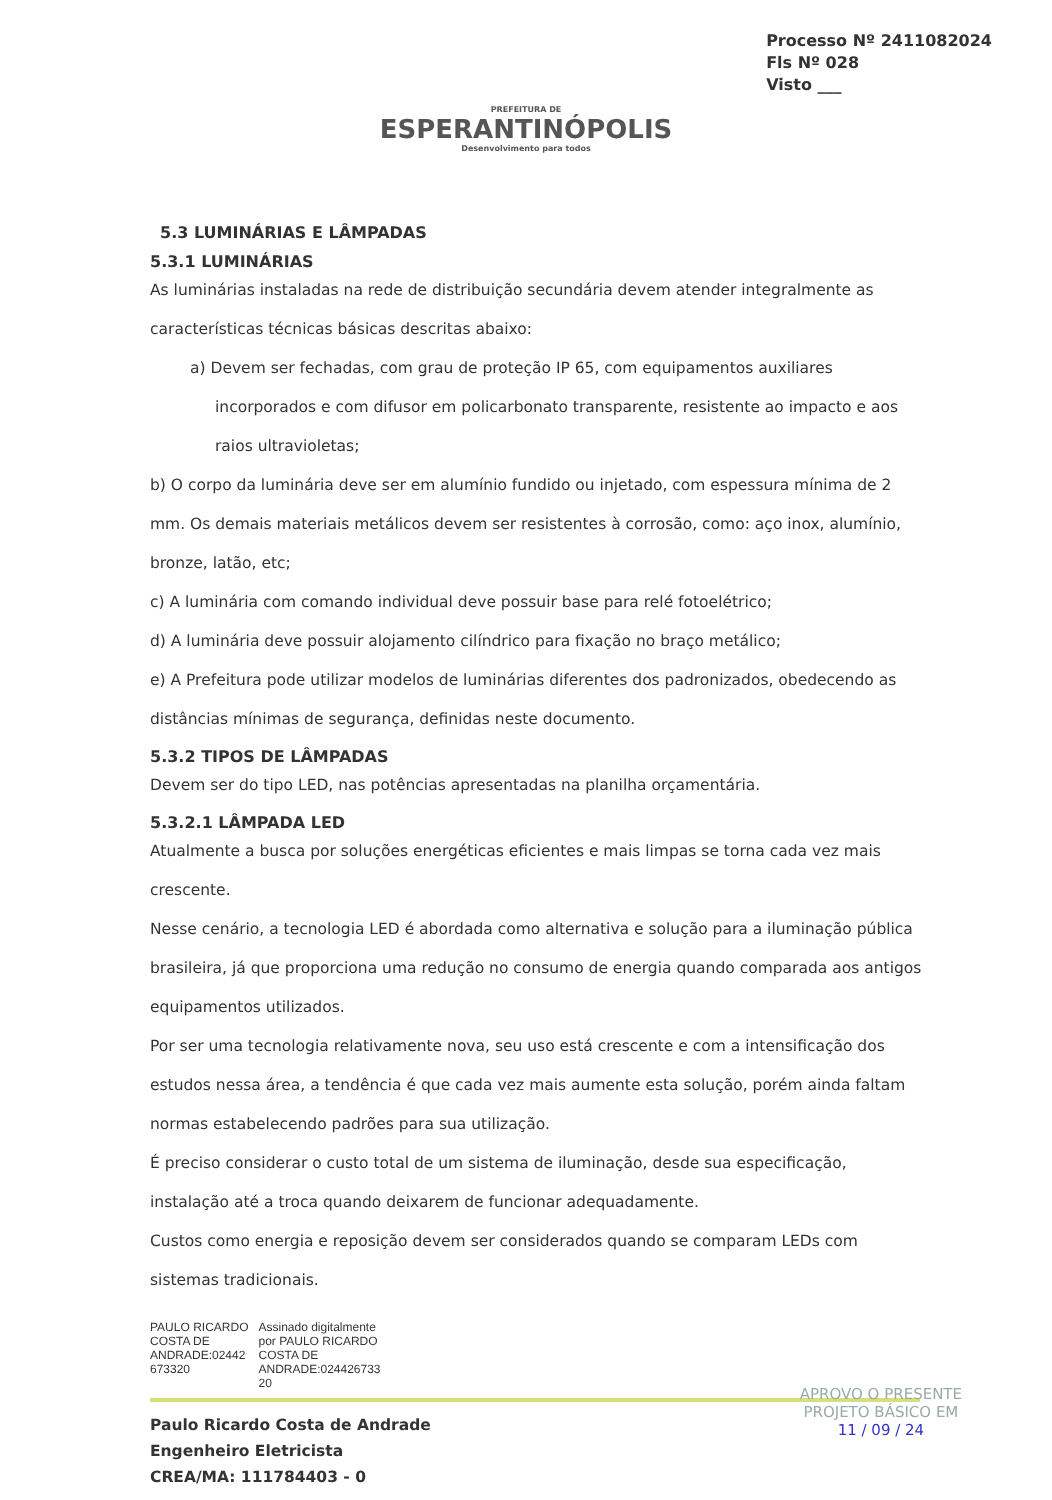Processo Nº 2411082024
Fls Nº 028
Visto ___
PREFEITURA DE
ESPERANTINÓPOLIS
Desenvolvimento para todos
5.3 LUMINÁRIAS E LÂMPADAS
5.3.1 LUMINÁRIAS
As luminárias instaladas na rede de distribuição secundária devem atender integralmente as características técnicas básicas descritas abaixo:
a) Devem ser fechadas, com grau de proteção IP 65, com equipamentos auxiliares incorporados e com difusor em policarbonato transparente, resistente ao impacto e aos raios ultravioletas;
b) O corpo da luminária deve ser em alumínio fundido ou injetado, com espessura mínima de 2 mm. Os demais materiais metálicos devem ser resistentes à corrosão, como: aço inox, alumínio, bronze, latão, etc;
c) A luminária com comando individual deve possuir base para relé fotoelétrico;
d) A luminária deve possuir alojamento cilíndrico para fixação no braço metálico;
e) A Prefeitura pode utilizar modelos de luminárias diferentes dos padronizados, obedecendo as distâncias mínimas de segurança, definidas neste documento.
5.3.2 TIPOS DE LÂMPADAS
Devem ser do tipo LED, nas potências apresentadas na planilha orçamentária.
5.3.2.1 LÂMPADA LED
Atualmente a busca por soluções energéticas eficientes e mais limpas se torna cada vez mais crescente.
Nesse cenário, a tecnologia LED é abordada como alternativa e solução para a iluminação pública brasileira, já que proporciona uma redução no consumo de energia quando comparada aos antigos equipamentos utilizados.
Por ser uma tecnologia relativamente nova, seu uso está crescente e com a intensificação dos estudos nessa área, a tendência é que cada vez mais aumente esta solução, porém ainda faltam normas estabelecendo padrões para sua utilização.
É preciso considerar o custo total de um sistema de iluminação, desde sua especificação, instalação até a troca quando deixarem de funcionar adequadamente.
Custos como energia e reposição devem ser considerados quando se comparam LEDs com sistemas tradicionais.
PAULO RICARDO
COSTA DE
ANDRADE:02442
673320
Assinado digitalmente
por PAULO RICARDO
COSTA DE
ANDRADE:024426733
20
Paulo Ricardo Costa de Andrade
Engenheiro Eletricista
CREA/MA: 111784403 - 0
APROVO O PRESENTE
PROJETO BÁSICO EM
11 / 09 / 24